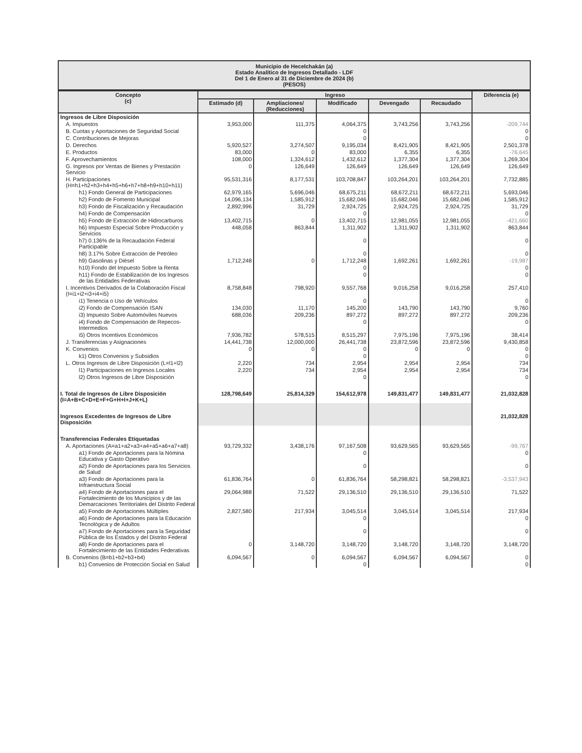Municipio de Hecelchakán (a)
Estado Analítico de Ingresos Detallado - LDF
Del 1 de Enero al 31 de Diciembre de 2024 (b)
(PESOS)
| Concepto (c) | Ingreso | | | | | Diferencia (e) |
| --- | --- | --- | --- | --- | --- | --- |
| | Estimado (d) | Ampliaciones/ (Reducciones) | Modificado | Devengado | Recaudado | |
| Ingresos de Libre Disposición | | | | | | |
| A. Impuestos | 3,953,000 | 111,375 | 4,064,375 | 3,743,256 | 3,743,256 | -209,744 |
| B. Cuotas y Aportaciones de Seguridad Social | | | 0 | | | 0 |
| C. Contribuciones de Mejoras | | | 0 | | | 0 |
| D. Derechos | 5,920,527 | 3,274,507 | 9,195,034 | 8,421,905 | 8,421,905 | 2,501,378 |
| E. Productos | 83,000 | 0 | 83,000 | 6,355 | 6,355 | -76,645 |
| F. Aprovechamientos | 108,000 | 1,324,612 | 1,432,612 | 1,377,304 | 1,377,304 | 1,269,304 |
| G. Ingresos por Ventas de Bienes y Prestación Servicio | 0 | 126,649 | 126,649 | 126,649 | 126,649 | 126,649 |
| H. Participaciones (H=h1+h2+h3+h4+h5+h6+h7+h8+h9+h10+h11) | 95,531,316 | 8,177,531 | 103,708,847 | 103,264,201 | 103,264,201 | 7,732,885 |
| h1) Fondo General de Participaciones | 62,979,165 | 5,696,046 | 68,675,211 | 68,672,211 | 68,672,211 | 5,693,046 |
| h2) Fondo de Fomento Municipal | 14,096,134 | 1,585,912 | 15,682,046 | 15,682,046 | 15,682,046 | 1,585,912 |
| h3) Fondo de Fiscalización y Recaudación | 2,892,996 | 31,729 | 2,924,725 | 2,924,725 | 2,924,725 | 31,729 |
| h4) Fondo de Compensación | | | 0 | | | 0 |
| h5) Fondo de Extracción de Hidrocarburos | 13,402,715 | 0 | 13,402,715 | 12,981,055 | 12,981,055 | -421,660 |
| h6) Impuesto Especial Sobre Producción y Servicios | 448,058 | 863,844 | 1,311,902 | 1,311,902 | 1,311,902 | 863,844 |
| h7) 0.136% de la Recaudación Federal Participable | | | 0 | | | 0 |
| h8) 3.17% Sobre Extracción de Petróleo | | | 0 | | | 0 |
| h9) Gasolinas y Diésel | 1,712,248 | 0 | 1,712,248 | 1,692,261 | 1,692,261 | -19,987 |
| h10) Fondo del Impuesto Sobre la Renta | | | 0 | | | 0 |
| h11) Fondo de Estabilización de los Ingresos de las Entidades Federativas | | | 0 | | | 0 |
| I. Incentivos Derivados de la Colaboración Fiscal (I=i1+i2+i3+i4+i5) | 8,758,848 | 798,920 | 9,557,768 | 9,016,258 | 9,016,258 | 257,410 |
| i1) Tenencia o Uso de Vehículos | | | 0 | | | 0 |
| i2) Fondo de Compensación ISAN | 134,030 | 11,170 | 145,200 | 143,790 | 143,790 | 9,760 |
| i3) Impuesto Sobre Automóviles Nuevos | 688,036 | 209,236 | 897,272 | 897,272 | 897,272 | 209,236 |
| i4) Fondo de Compensación de Repecos-Intermedios | | | 0 | | | 0 |
| i5) Otros Incentivos Económicos | 7,936,782 | 578,515 | 8,515,297 | 7,975,196 | 7,975,196 | 38,414 |
| J. Transferencias y Asignaciones | 14,441,738 | 12,000,000 | 26,441,738 | 23,872,596 | 23,872,596 | 9,430,858 |
| K. Convenios | 0 | 0 | 0 | 0 | 0 | 0 |
| k1) Otros Convenios y Subsidios | | | 0 | | | 0 |
| L. Otros Ingresos de Libre Disposición (L=l1+l2) | 2,220 | 734 | 2,954 | 2,954 | 2,954 | 734 |
| l1) Participaciones en Ingresos Locales | 2,220 | 734 | 2,954 | 2,954 | 2,954 | 734 |
| l2) Otros Ingresos de Libre Disposición | | | 0 | | | 0 |
| I. Total de Ingresos de Libre Disposición (I=A+B+C+D+E+F+G+H+I+J+K+L) | 128,798,649 | 25,814,329 | 154,612,978 | 149,831,477 | 149,831,477 | 21,032,828 |
| Ingresos Excedentes de Ingresos de Libre Disposición | | | | | | 21,032,828 |
| Transferencias Federales Etiquetadas | | | | | | |
| A. Aportaciones (A=a1+a2+a3+a4+a5+a6+a7+a8) | 93,729,332 | 3,438,176 | 97,167,508 | 93,629,565 | 93,629,565 | -99,767 |
| a1) Fondo de Aportaciones para la Nómina Educativa y Gasto Operativo | | | 0 | | | 0 |
| a2) Fondo de Aportaciones para los Servicios de Salud | | | 0 | | | 0 |
| a3) Fondo de Aportaciones para la Infraestructura Social | 61,836,764 | 0 | 61,836,764 | 58,298,821 | 58,298,821 | -3,537,943 |
| a4) Fondo de Aportaciones para el Fortalecimiento de los Municipios y de las Demarcaciones Territoriales del Distrito Federal | 29,064,988 | 71,522 | 29,136,510 | 29,136,510 | 29,136,510 | 71,522 |
| a5) Fondo de Aportaciones Múltiples | 2,827,580 | 217,934 | 3,045,514 | 3,045,514 | 3,045,514 | 217,934 |
| a6) Fondo de Aportaciones para la Educación Tecnológica y de Adultos | | | 0 | | | 0 |
| a7) Fondo de Aportaciones para la Seguridad Pública de los Estados y del Distrito Federal | | | 0 | | | 0 |
| a8) Fondo de Aportaciones para el Fortalecimiento de las Entidades Federativas | 0 | 3,148,720 | 3,148,720 | 3,148,720 | 3,148,720 | 3,148,720 |
| B. Convenios (B=b1+b2+b3+b4) | 6,094,567 | 0 | 6,094,567 | 6,094,567 | 6,094,567 | 0 |
| b1) Convenios de Protección Social en Salud | | | 0 | | | 0 |